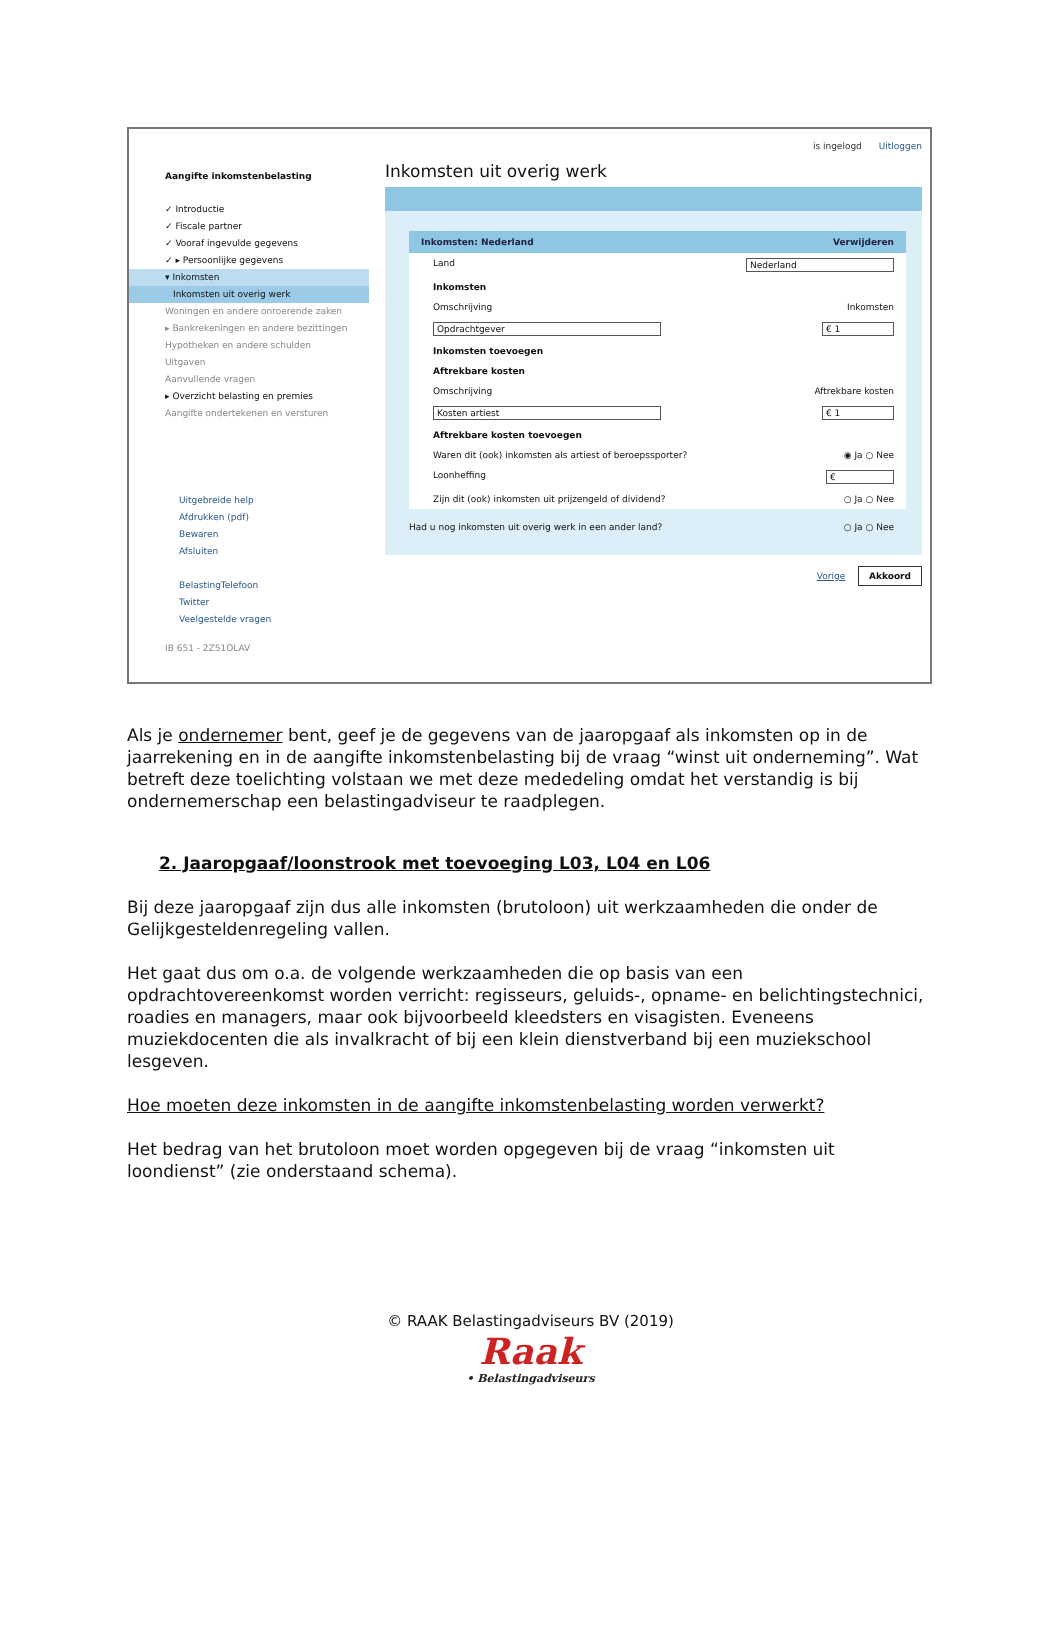is ingelogd Uitloggen
Aangifte inkomstenbelasting
✓ Introductie
✓ Fiscale partner
✓ Vooraf ingevulde gegevens
✓ ▸ Persoonlijke gegevens
▾ Inkomsten
Inkomsten uit overig werk
Woningen en andere onroerende zaken
▸ Bankrekeningen en andere bezittingen
Hypotheken en andere schulden
Uitgaven
Aanvullende vragen
▸ Overzicht belasting en premies
Aangifte ondertekenen en versturen
Uitgebreide help
Afdrukken (pdf)
Bewaren
Afsluiten
BelastingTelefoon
Twitter
Veelgestelde vragen
IB 651 - 2Z51OLAV
Inkomsten uit overig werk
Inkomsten: Nederland Verwijderen
Land Nederland
Inkomsten
Omschrijving Inkomsten
Opdrachtgever € 1
Inkomsten toevoegen
Aftrekbare kosten
Omschrijving Aftrekbare kosten
Kosten artiest € 1
Aftrekbare kosten toevoegen
Waren dit (ook) inkomsten als artiest of beroepssporter? ◉ Ja ○ Nee
Loonheffing €
Zijn dit (ook) inkomsten uit prijzengeld of dividend? ○ Ja ○ Nee
Had u nog inkomsten uit overig werk in een ander land? ○ Ja ○ Nee
Vorige Akkoord
Als je ondernemer bent, geef je de gegevens van de jaaropgaaf als inkomsten op in de jaarrekening en in de aangifte inkomstenbelasting bij de vraag “winst uit onderneming”. Wat betreft deze toelichting volstaan we met deze mededeling omdat het verstandig is bij ondernemerschap een belastingadviseur te raadplegen.
2. Jaaropgaaf/loonstrook met toevoeging L03, L04 en L06
Bij deze jaaropgaaf zijn dus alle inkomsten (brutoloon) uit werkzaamheden die onder de Gelijkgesteldenregeling vallen.
Het gaat dus om o.a. de volgende werkzaamheden die op basis van een opdrachtovereenkomst worden verricht: regisseurs, geluids-, opname- en belichtingstechnici, roadies en managers, maar ook bijvoorbeeld kleedsters en visagisten. Eveneens muziekdocenten die als invalkracht of bij een klein dienstverband bij een muziekschool lesgeven.
Hoe moeten deze inkomsten in de aangifte inkomstenbelasting worden verwerkt?
Het bedrag van het brutoloon moet worden opgegeven bij de vraag “inkomsten uit loondienst” (zie onderstaand schema).
© RAAK Belastingadviseurs BV (2019)
Raak
• Belastingadviseurs